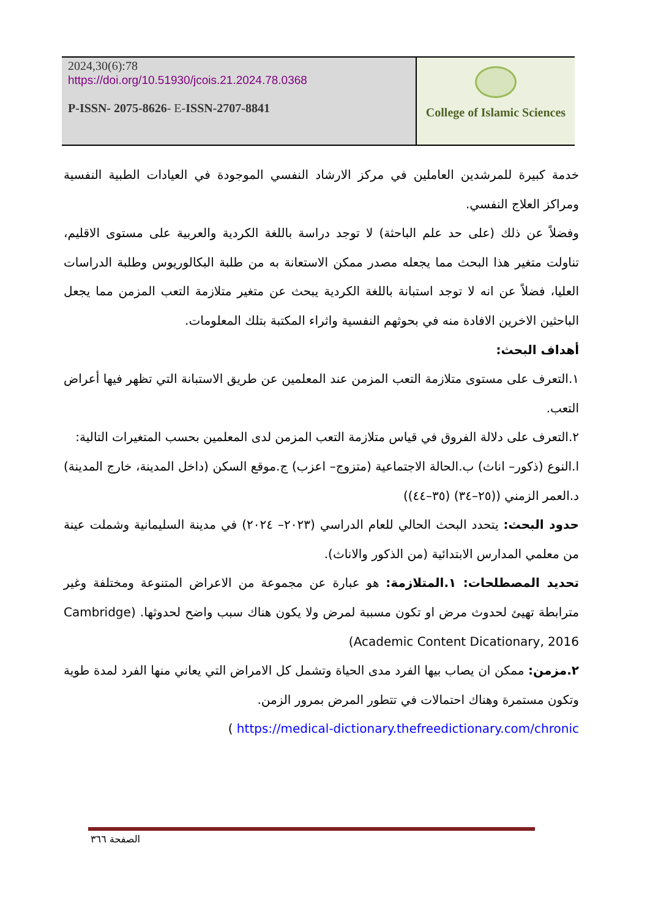2024,30(6):78
https://doi.org/10.51930/jcois.21.2024.78.0368
P-ISSN- 2075-8626- E-ISSN-2707-8841
College of Islamic Sciences
خدمة كبيرة للمرشدين العاملين في مركز الارشاد النفسي الموجودة في العيادات الطبية النفسية ومراكز العلاج النفسي.
وفضلاً عن ذلك (على حد علم الباحثة) لا توجد دراسة باللغة الكردية والعربية على مستوى الاقليم، تناولت متغير هذا البحث مما يجعله مصدر ممكن الاستعانة به من طلبة البكالوريوس وطلبة الدراسات العليا، فضلاً عن انه لا توجد استبانة باللغة الكردية يبحث عن متغير متلازمة التعب المزمن مما يجعل الباحثين الاخرين الافادة منه في بحوثهم النفسية واثراء المكتبة بتلك المعلومات.
أهداف البحث:
١.التعرف على مستوى متلازمة التعب المزمن عند المعلمين عن طريق الاستبانة التي تظهر فيها أعراض التعب.
٢.التعرف على دلالة الفروق في قياس متلازمة التعب المزمن لدى المعلمين بحسب المتغيرات التالية:
ا.النوع (ذكور– اناث) ب.الحالة الاجتماعية (متزوج– اعزب) ج.موقع السكن (داخل المدينة، خارج المدينة) د.العمر الزمني ((٢٥–٣٤) (٣٥–٤٤))
حدود البحث: يتحدد البحث الحالي للعام الدراسي (٢٠٢٣– ٢٠٢٤) في مدينة السليمانية وشملت عينة من معلمي المدارس الابتدائية (من الذكور والاناث).
تحديد المصطلحات: ١.المتلازمة: هو عبارة عن مجموعة من الاعراض المتنوعة ومختلفة وغير مترابطة تهيئ لحدوث مرض او تكون مسببة لمرض ولا يكون هناك سبب واضح لحدوثها. (Cambridge Academic Content Dicationary, 2016)
٢.مزمن: ممكن ان يصاب بيها الفرد مدى الحياة وتشمل كل الامراض التي يعاني منها الفرد لمدة طوية وتكون مستمرة وهناك احتمالات في تتطور المرض بمرور الزمن.
https://medical-dictionary.thefreedictionary.com/chronic )
الصفحة ٣٦٦